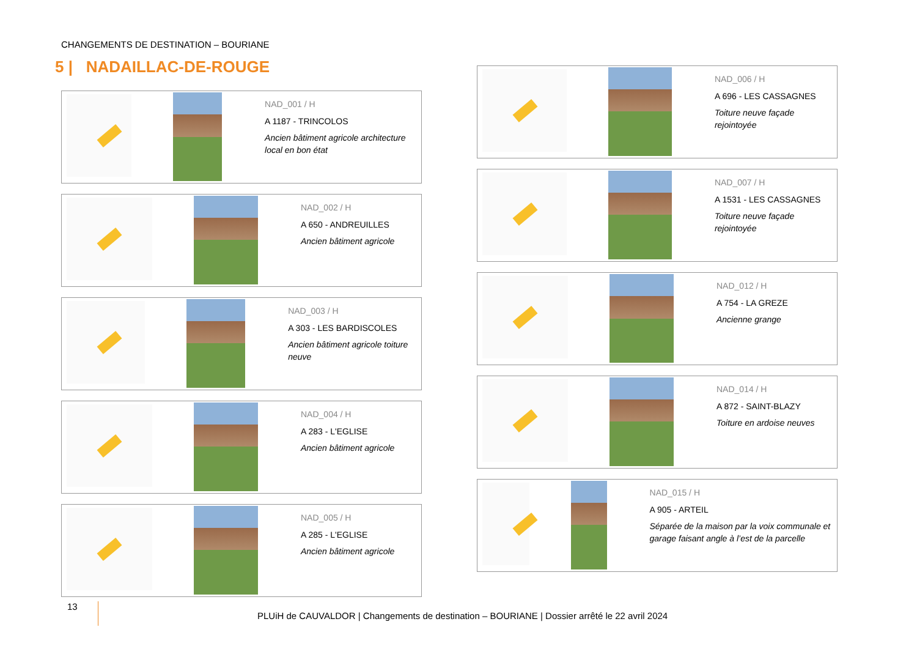CHANGEMENTS DE DESTINATION – BOURIANE
5 | NADAILLAC-DE-ROUGE
NAD_001 / H
A 1187 - TRINCOLOS
Ancien bâtiment agricole architecture local en bon état
NAD_002 / H
A 650 - ANDREUILLES
Ancien bâtiment agricole
NAD_003 / H
A 303 - LES BARDISCOLES
Ancien bâtiment agricole toiture neuve
NAD_004 / H
A 283 - L'EGLISE
Ancien bâtiment agricole
NAD_005 / H
A 285 - L'EGLISE
Ancien bâtiment agricole
NAD_006 / H
A 696 - LES CASSAGNES
Toiture neuve façade rejointoyée
NAD_007 / H
A 1531 - LES CASSAGNES
Toiture neuve façade rejointoyée
NAD_012 / H
A 754 - LA GREZE
Ancienne grange
NAD_014 / H
A 872 - SAINT-BLAZY
Toiture en ardoise neuves
NAD_015 / H
A 905 - ARTEIL
Séparée de la maison par la voix communale et garage faisant angle à l’est de la parcelle
13 PLUiH de CAUVALDOR | Changements de destination – BOURIANE | Dossier arrêté le 22 avril 2024